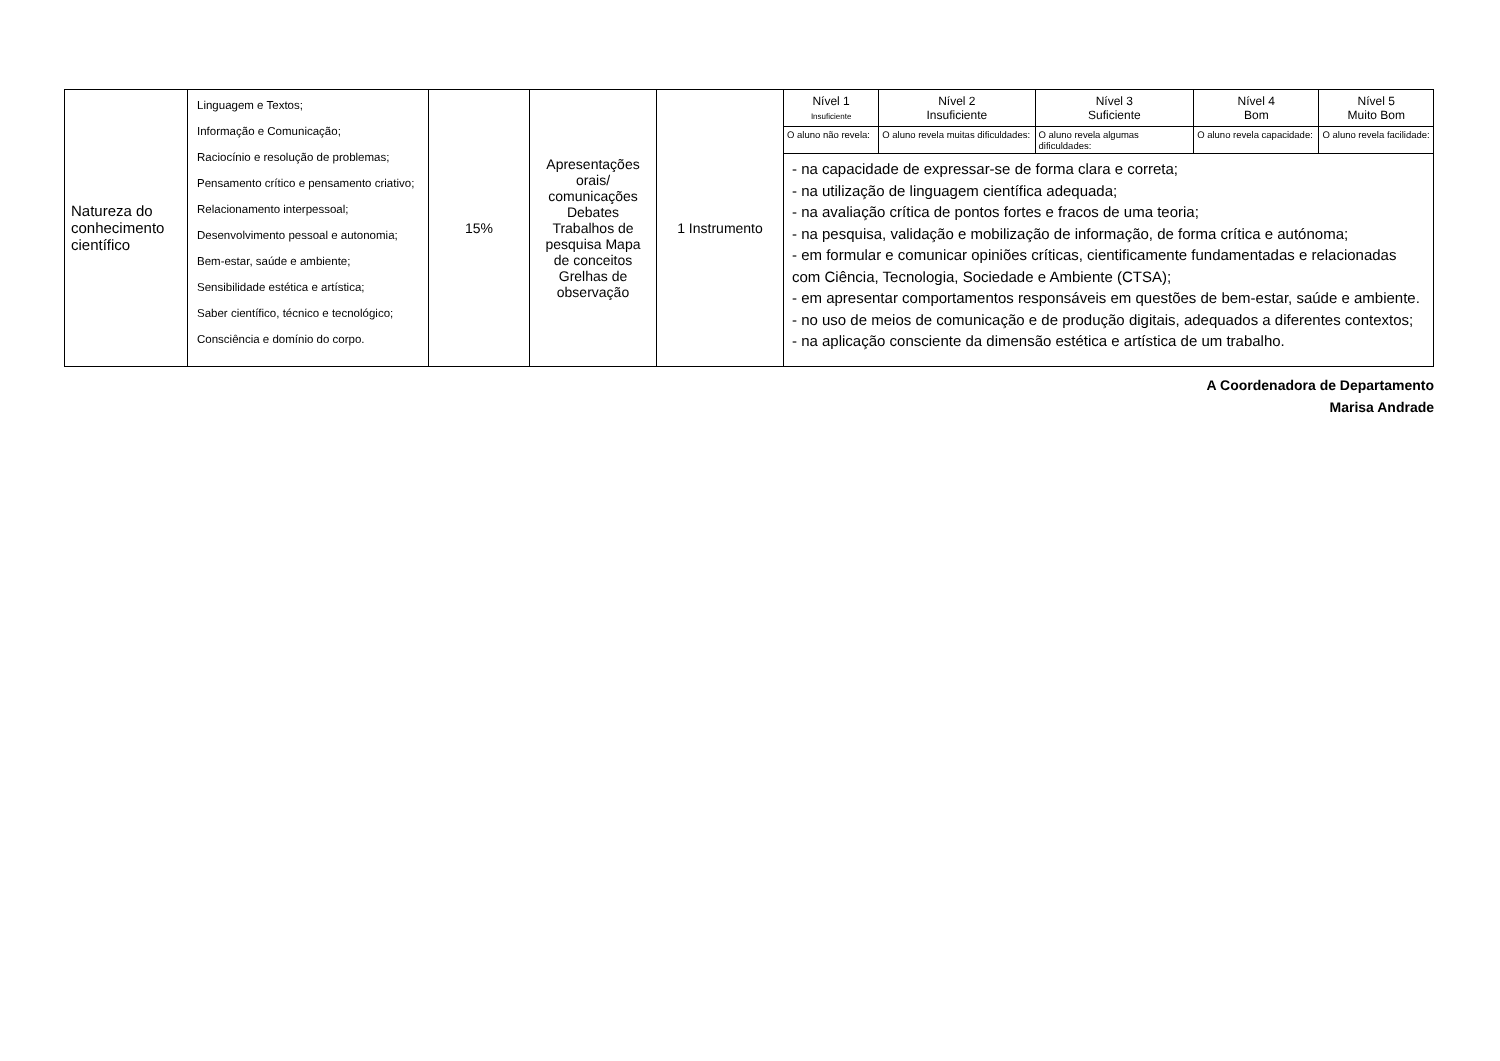| Natureza do conhecimento científico | Linguagem e Textos; Informação e Comunicação; Raciocínio e resolução de problemas; Pensamento crítico e pensamento criativo; Relacionamento interpessoal; Desenvolvimento pessoal e autonomia; Bem-estar, saúde e ambiente; Sensibilidade estética e artística; Saber científico, técnico e tecnológico; Consciência e domínio do corpo. | 15% | Apresentações orais/ comunicações Debates Trabalhos de pesquisa Mapa de conceitos Grelhas de observação | 1 Instrumento | Nível 1 Insuficiente | Nível 2 Insuficiente | Nível 3 Suficiente | Nível 4 Bom | Nível 5 Muito Bom |
| | | | | | O aluno não revela: | O aluno revela muitas dificuldades: | O aluno revela algumas dificuldades: | O aluno revela capacidade: | O aluno revela facilidade: |
| | | | | | - na capacidade de expressar-se de forma clara e correta; - na utilização de linguagem científica adequada; - na avaliação crítica de pontos fortes e fracos de uma teoria; - na pesquisa, validação e mobilização de informação, de forma crítica e autónoma; - em formular e comunicar opiniões críticas, cientificamente fundamentadas e relacionadas com Ciência, Tecnologia, Sociedade e Ambiente (CTSA); - em apresentar comportamentos responsáveis em questões de bem-estar, saúde e ambiente. - no uso de meios de comunicação e de produção digitais, adequados a diferentes contextos; - na aplicação consciente da dimensão estética e artística de um trabalho. | | | | |
A Coordenadora de Departamento
Marisa Andrade